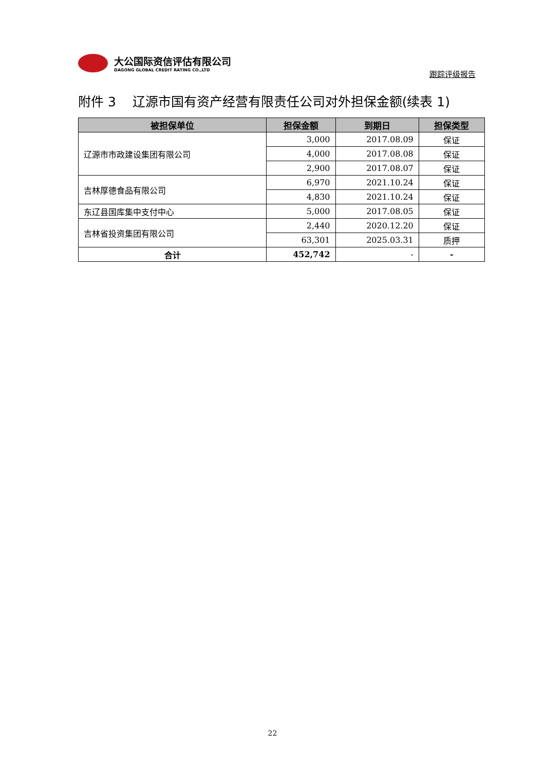大公国际资信评估有限公司
DAGONG GLOBAL CREDIT RATING CO.,LTD
跟踪评级报告
附件 3 辽源市国有资产经营有限责任公司对外担保金额(续表 1)
| 被担保单位 | 担保金额 | 到期日 | 担保类型 |
| --- | --- | --- | --- |
| 辽源市市政建设集团有限公司 | 3,000 | 2017.08.09 | 保证 |
| | 4,000 | 2017.08.08 | 保证 |
| | 2,900 | 2017.08.07 | 保证 |
| 吉林厚德食品有限公司 | 6,970 | 2021.10.24 | 保证 |
| | 4,830 | 2021.10.24 | 保证 |
| 东辽县国库集中支付中心 | 5,000 | 2017.08.05 | 保证 |
| 吉林省投资集团有限公司 | 2,440 | 2020.12.20 | 保证 |
| | 63,301 | 2025.03.31 | 质押 |
| 合计 | 452,742 | - | - |
22